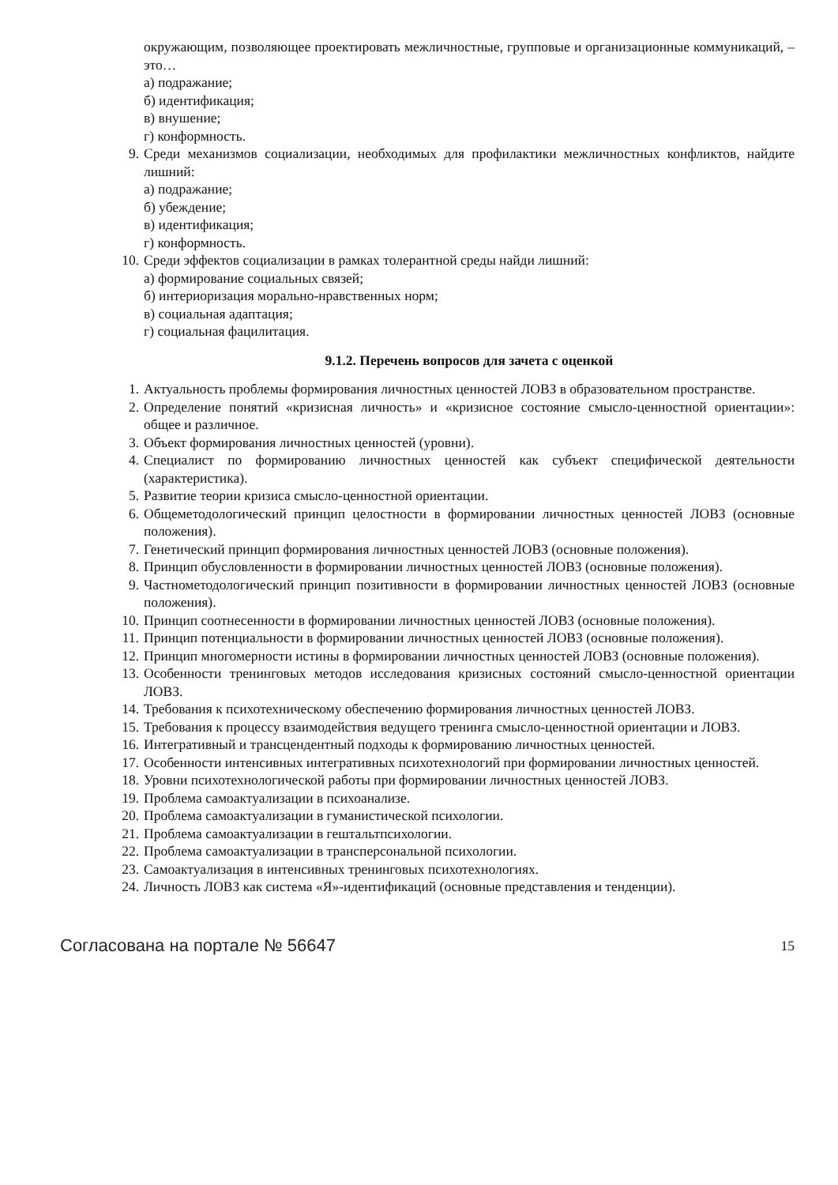окружающим, позволяющее проектировать межличностные, групповые и организационные коммуникаций, – это…
а) подражание;
б) идентификация;
в) внушение;
г) конформность.
9. Среди механизмов социализации, необходимых для профилактики межличностных конфликтов, найдите лишний:
а) подражание;
б) убеждение;
в) идентификация;
г) конформность.
10. Среди эффектов социализации в рамках толерантной среды найди лишний:
а) формирование социальных связей;
б) интериоризация морально-нравственных норм;
в) социальная адаптация;
г) социальная фацилитация.
9.1.2. Перечень вопросов для зачета с оценкой
1. Актуальность проблемы формирования личностных ценностей ЛОВЗ в образовательном пространстве.
2. Определение понятий «кризисная личность» и «кризисное состояние смысло-ценностной ориентации»: общее и различное.
3. Объект формирования личностных ценностей (уровни).
4. Специалист по формированию личностных ценностей как субъект специфической деятельности (характеристика).
5. Развитие теории кризиса смысло-ценностной ориентации.
6. Общеметодологический принцип целостности в формировании личностных ценностей ЛОВЗ (основные положения).
7. Генетический принцип формирования личностных ценностей ЛОВЗ (основные положения).
8. Принцип обусловленности в формировании личностных ценностей ЛОВЗ (основные положения).
9. Частнометодологический принцип позитивности в формировании личностных ценностей ЛОВЗ (основные положения).
10. Принцип соотнесенности в формировании личностных ценностей ЛОВЗ (основные положения).
11. Принцип потенциальности в формировании личностных ценностей ЛОВЗ (основные положения).
12. Принцип многомерности истины в формировании личностных ценностей ЛОВЗ (основные положения).
13. Особенности тренинговых методов исследования кризисных состояний смысло-ценностной ориентации ЛОВЗ.
14. Требования к психотехническому обеспечению формирования личностных ценностей ЛОВЗ.
15. Требования к процессу взаимодействия ведущего тренинга смысло-ценностной ориентации и ЛОВЗ.
16. Интегративный и трансцендентный подходы к формированию личностных ценностей.
17. Особенности интенсивных интегративных психотехнологий при формировании личностных ценностей.
18. Уровни психотехнологической работы при формировании личностных ценностей ЛОВЗ.
19. Проблема самоактуализации в психоанализе.
20. Проблема самоактуализации в гуманистической психологии.
21. Проблема самоактуализации в гештальтпсихологии.
22. Проблема самоактуализации в трансперсональной психологии.
23. Самоактуализация в интенсивных тренинговых психотехнологиях.
24. Личность ЛОВЗ как система «Я»-идентификаций (основные представления и тенденции).
Согласована на портале № 56647 15